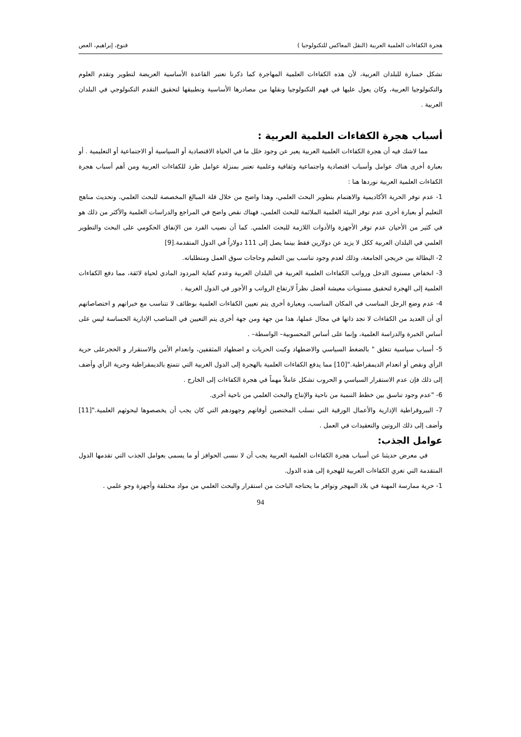هجرة الكفاءات العلمية العربية (النقل المعاكس للتكنولوجيا ) قنوع، إبراهيم، العص
تشكل خسارة للبلدان العربية، لأن هذه الكفاءات العلمية المهاجرة كما ذكرنا تعتبر القاعدة الأساسية العريضة لتطوير وتقدم العلوم والتكنولوجيا العربية، وكان يعول عليها في فهم التكنولوجيا ونقلها من مصادرها الأساسية وتطبيقها لتحقيق التقدم التكنولوجي في البلدان العربية .
أسباب هجرة الكفاءات العلمية العربية :
مما لاشك فيه أن هجرة الكفاءات العلمية العربية يعبر عن وجود خلل ما في الحياة الاقتصادية أو السياسية أو الاجتماعية أو التعليمية . أو بعبارة أخرى هناك عوامل وأسباب اقتصادية واجتماعية وثقافية وعلمية تعتبر بمنزلة عوامل طرد للكفاءات العربية ومن أهم أسباب هجرة الكفاءات العلمية العربية نوردها هنا :
1- عدم توفر الحرية الأكاديمية والاهتمام بتطوير البحث العلمي، وهذا واضح من خلال قلة المبالغ المخصصة للبحث العلمي، وتحديث مناهج التعليم أو بعبارة أخرى عدم توفر البيئة العلمية الملائمة للبحث العلمي، فهناك نقص واضح في المراجع والدراسات العلمية والأكثر من ذلك هو في كثير من الأحيان عدم توفر الأجهزة والأدوات اللازمة للبحث العلمي. كما أن نصيب الفرد من الإنفاق الحكومي على البحث والتطوير العلمي في البلدان العربية ككل لا يزيد عن دولارين فقط بينما يصل إلى 111 دولاراً في الدول المتقدمة.[9]
2- البطالة بين خريجي الجامعة، وذلك لعدم وجود تناسب بين التعليم وحاجات سوق العمل ومتطلباته.
3- انخفاض مستوى الدخل ورواتب الكفاءات العلمية العربية في البلدان العربية وعدم كفاية المردود المادي لحياة لائقة، مما دفع الكفاءات العلمية إلى الهجرة لتحقيق مستويات معيشة أفضل نظراً لارتفاع الرواتب و الأجور في الدول الغربية .
4- عدم وضع الرجل المناسب في المكان المناسب، وبعبارة أخرى يتم تعيين الكفاءات العلمية بوظائف لا تتناسب مع خبراتهم و اختصاصاتهم أي أن العديد من الكفاءات لا تجد ذاتها في مجال عملها، هذا من جهة ومن جهة أخرى يتم التعيين في المناصب الإدارية الحساسة ليس على أساس الخبرة والدراسة العلمية، وإنما على أساس المحسوبية– الواسطة– .
5- أسباب سياسية تتعلق " بالضغط السياسي والاضطهاد وكبت الحريات و اضطهاد المثقفين، وانعدام الأمن والاستقرار و الحجرعلى حرية الرأي ونقص أو انعدام الديمقراطية."[10] مما يدفع الكفاءات العلمية بالهجرة إلى الدول الغربية التي تتمتع بالديمقراطية وحرية الرأي وأضف إلى ذلك فإن عدم الاستقرار السياسي و الحروب تشكل عاملاً مهماً في هجرة الكفاءات إلى الخارج .
6- "عدم وجود تناسق بين خطط التنمية من ناحية والإنتاج والبحث العلمي من ناحية أخرى.
7- البيروقراطية الإدارية والأعمال الورقية التي تسلب المختصين أوقاتهم وجهودهم التي كان يجب أن يخصصوها لبحوثهم العلمية."[11] وأضف إلى ذلك الروتين والتعقيدات في العمل .
عوامل الجذب:
في معرض حديثنا عن أسباب هجرة الكفاءات العلمية العربية يجب أن لا ننسى الحوافز أو ما يسمى بعوامل الجذب التي تقدمها الدول المتقدمة التي تغري الكفاءات العربية للهجرة إلى هذه الدول.
1- حرية ممارسة المهنة في بلاد المهجر وتوافر ما يحتاجه الباحث من استقرار والبحث العلمي من مواد مختلفة وأجهزة وجو علمي .
94